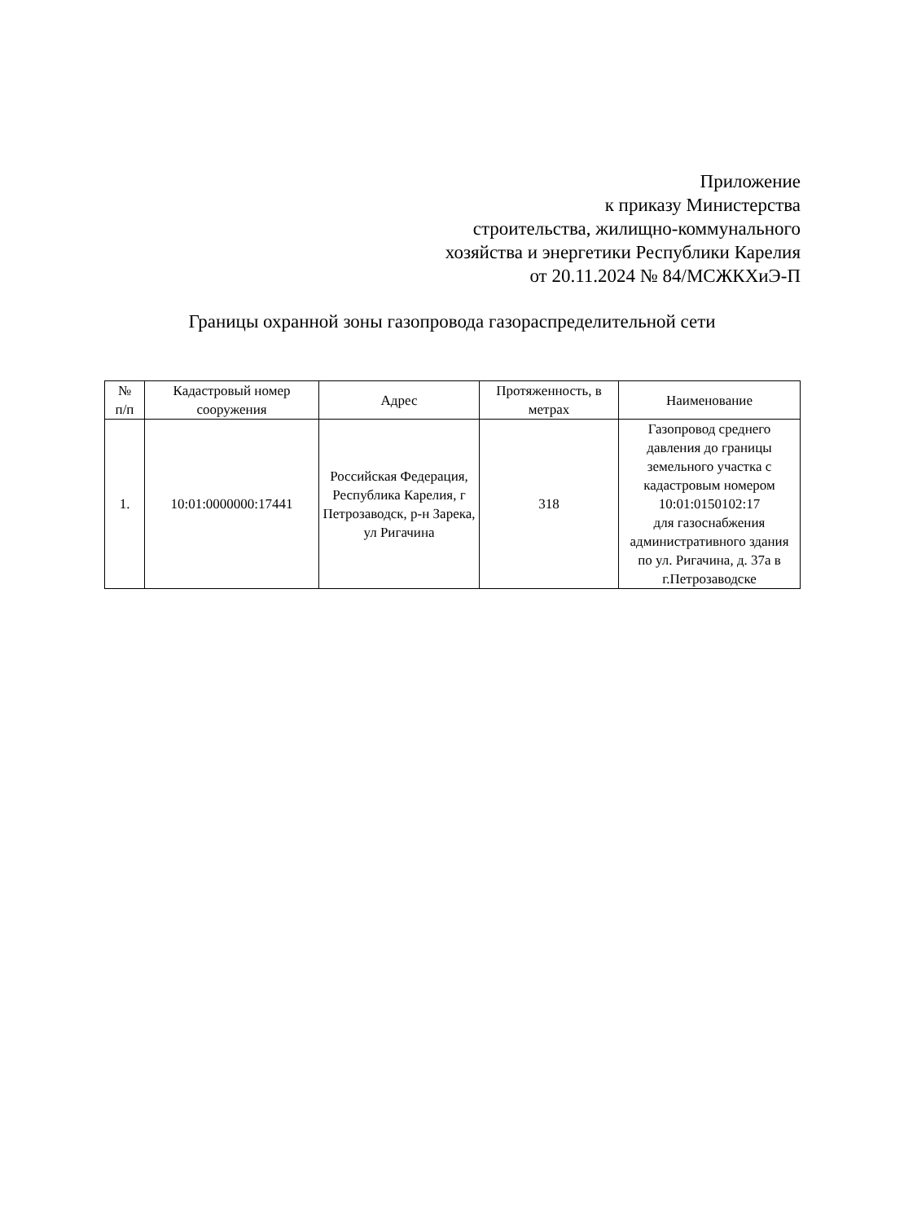Приложение
к приказу Министерства
строительства, жилищно-коммунального
хозяйства и энергетики Республики Карелия
от 20.11.2024 № 84/МСЖКХиЭ-П
Границы охранной зоны газопровода газораспределительной сети
| № п/п | Кадастровый номер сооружения | Адрес | Протяженность, в метрах | Наименование |
| --- | --- | --- | --- | --- |
| 1. | 10:01:0000000:17441 | Российская Федерация, Республика Карелия, г Петрозаводск, р-н Зарека, ул Ригачина | 318 | Газопровод среднего давления до границы земельного участка с кадастровым номером 10:01:0150102:17 для газоснабжения административного здания по ул. Ригачина, д. 37а в г.Петрозаводске |